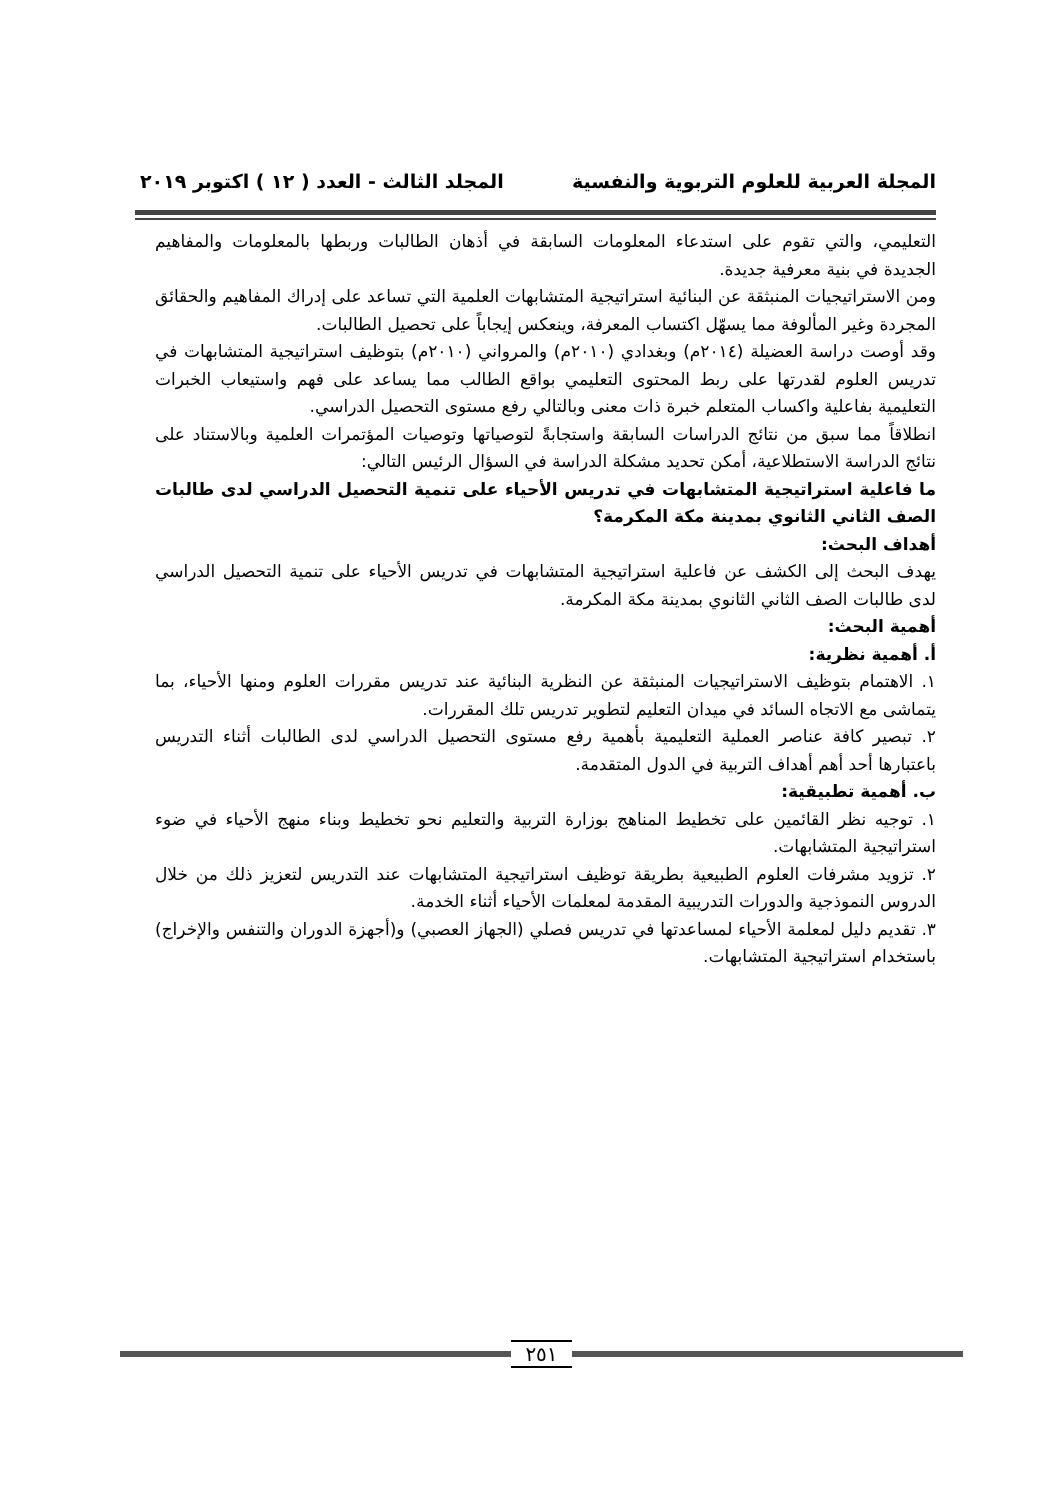المجلة العربية للعلوم التربوية والنفسية المجلد الثالث - العدد ( ١٢ ) اكتوبر ٢٠١٩
التعليمي، والتي تقوم على استدعاء المعلومات السابقة في أذهان الطالبات وربطها بالمعلومات والمفاهيم الجديدة في بنية معرفية جديدة.
ومن الاستراتيجيات المنبثقة عن البنائية استراتيجية المتشابهات العلمية التي تساعد على إدراك المفاهيم والحقائق المجردة وغير المألوفة مما يسهّل اكتساب المعرفة، وينعكس إيجاباً على تحصيل الطالبات.
وقد أوصت دراسة العضيلة (٢٠١٤م) وبغدادي (٢٠١٠م) والمرواني (٢٠١٠م) بتوظيف استراتيجية المتشابهات في تدريس العلوم لقدرتها على ربط المحتوى التعليمي بواقع الطالب مما يساعد على فهم واستيعاب الخبرات التعليمية بفاعلية واكساب المتعلم خبرة ذات معنى وبالتالي رفع مستوى التحصيل الدراسي.
انطلاقاً مما سبق من نتائج الدراسات السابقة واستجابةً لتوصياتها وتوصيات المؤتمرات العلمية وبالاستناد على نتائج الدراسة الاستطلاعية، أمكن تحديد مشكلة الدراسة في السؤال الرئيس التالي:
ما فاعلية استراتيجية المتشابهات في تدريس الأحياء على تنمية التحصيل الدراسي لدى طالبات الصف الثاني الثانوي بمدينة مكة المكرمة؟
أهداف البحث:
يهدف البحث إلى الكشف عن فاعلية استراتيجية المتشابهات في تدريس الأحياء على تنمية التحصيل الدراسي لدى طالبات الصف الثاني الثانوي بمدينة مكة المكرمة.
أهمية البحث:
أ. أهمية نظرية:
١. الاهتمام بتوظيف الاستراتيجيات المنبثقة عن النظرية البنائية عند تدريس مقررات العلوم ومنها الأحياء، بما يتماشى مع الاتجاه السائد في ميدان التعليم لتطوير تدريس تلك المقررات.
٢. تبصير كافة عناصر العملية التعليمية بأهمية رفع مستوى التحصيل الدراسي لدى الطالبات أثناء التدريس باعتبارها أحد أهم أهداف التربية في الدول المتقدمة.
ب. أهمية تطبيقية:
١. توجيه نظر القائمين على تخطيط المناهج بوزارة التربية والتعليم نحو تخطيط وبناء منهج الأحياء في ضوء استراتيجية المتشابهات.
٢. تزويد مشرفات العلوم الطبيعية بطريقة توظيف استراتيجية المتشابهات عند التدريس لتعزيز ذلك من خلال الدروس النموذجية والدورات التدريبية المقدمة لمعلمات الأحياء أثناء الخدمة.
٣. تقديم دليل لمعلمة الأحياء لمساعدتها في تدريس فصلي (الجهاز العصبي) و(أجهزة الدوران والتنفس والإخراج) باستخدام استراتيجية المتشابهات.
٢٥١